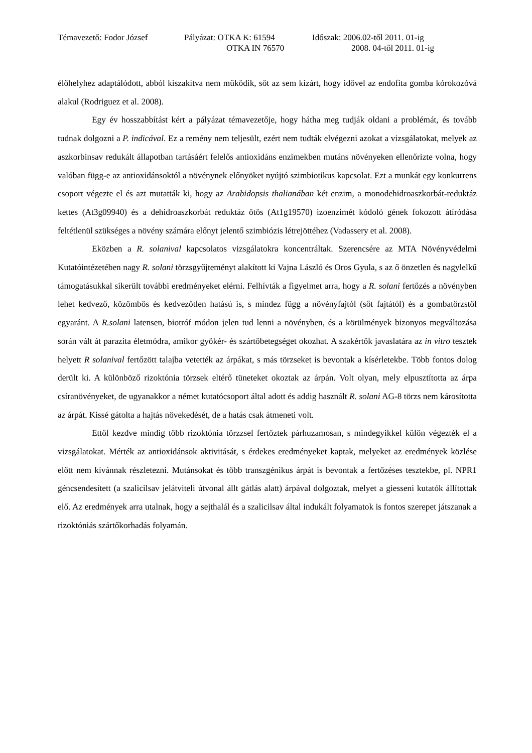| Témavezető: Fodor József | Pályázat: OTKA K: 61594 | Időszak: 2006.02-től 2011. 01-ig |
| | OTKA IN 76570 | 2008. 04-től 2011. 01-ig |
élőhelyhez adaptálódott, abból kiszakítva nem működik, sőt az sem kizárt, hogy idővel az endofita gomba kórokozóvá alakul (Rodriguez et al. 2008).
Egy év hosszabbítást kért a pályázat témavezetője, hogy hátha meg tudják oldani a problémát, és tovább tudnak dolgozni a P. indicával. Ez a remény nem teljesült, ezért nem tudták elvégezni azokat a vizsgálatokat, melyek az aszkorbinsav redukált állapotban tartásáért felelős antioxidáns enzimekben mutáns növényeken ellenőrizte volna, hogy valóban függ-e az antioxidánsoktól a növénynek előnyöket nyújtó szimbiotikus kapcsolat. Ezt a munkát egy konkurrens csoport végezte el és azt mutatták ki, hogy az Arabidopsis thalianában két enzim, a monodehidroaszkorbát-reduktáz kettes (At3g09940) és a dehidroaszkorbát reduktáz ötös (At1g19570) izoenzimét kódoló gének fokozott átíródása feltétlenül szükséges a növény számára előnyt jelentő szimbiózis létrejöttéhez (Vadassery et al. 2008).
Eközben a R. solanival kapcsolatos vizsgálatokra koncentráltak. Szerencsére az MTA Növényvédelmi Kutatóintézetében nagy R. solani törzsgyűjteményt alakított ki Vajna László és Oros Gyula, s az ő önzetlen és nagylelkű támogatásukkal sikerült további eredményeket elérni. Felhívták a figyelmet arra, hogy a R. solani fertőzés a növényben lehet kedvező, közömbös és kedvezőtlen hatású is, s mindez függ a növényfajtól (sőt fajtától) és a gombatörzstől egyaránt. A R.solani latensen, biotróf módon jelen tud lenni a növényben, és a körülmények bizonyos megváltozása során vált át parazita életmódra, amikor gyökér- és szártőbetegséget okozhat. A szakértők javaslatára az in vitro tesztek helyett R solanival fertőzött talajba vetették az árpákat, s más törzseket is bevontak a kísérletekbe. Több fontos dolog derült ki. A különböző rizoktónia törzsek eltérő tüneteket okoztak az árpán. Volt olyan, mely elpusztította az árpa csíranövényeket, de ugyanakkor a német kutatócsoport által adott és addig használt R. solani AG-8 törzs nem károsította az árpát. Kissé gátolta a hajtás növekedését, de a hatás csak átmeneti volt.
Ettől kezdve mindig több rizoktónia törzzsel fertőztek párhuzamosan, s mindegyikkel külön végezték el a vizsgálatokat. Mérték az antioxidánsok aktivitását, s érdekes eredményeket kaptak, melyeket az eredmények közlése előtt nem kívánnak részletezni. Mutánsokat és több transzgénikus árpát is bevontak a fertőzéses tesztekbe, pl. NPR1 géncsendesített (a szalicilsav jelátviteli útvonal állt gátlás alatt) árpával dolgoztak, melyet a giesseni kutatók állítottak elő. Az eredmények arra utalnak, hogy a sejthalál és a szalicilsav által indukált folyamatok is fontos szerepet játszanak a rizoktóniás szártőkorhadás folyamán.